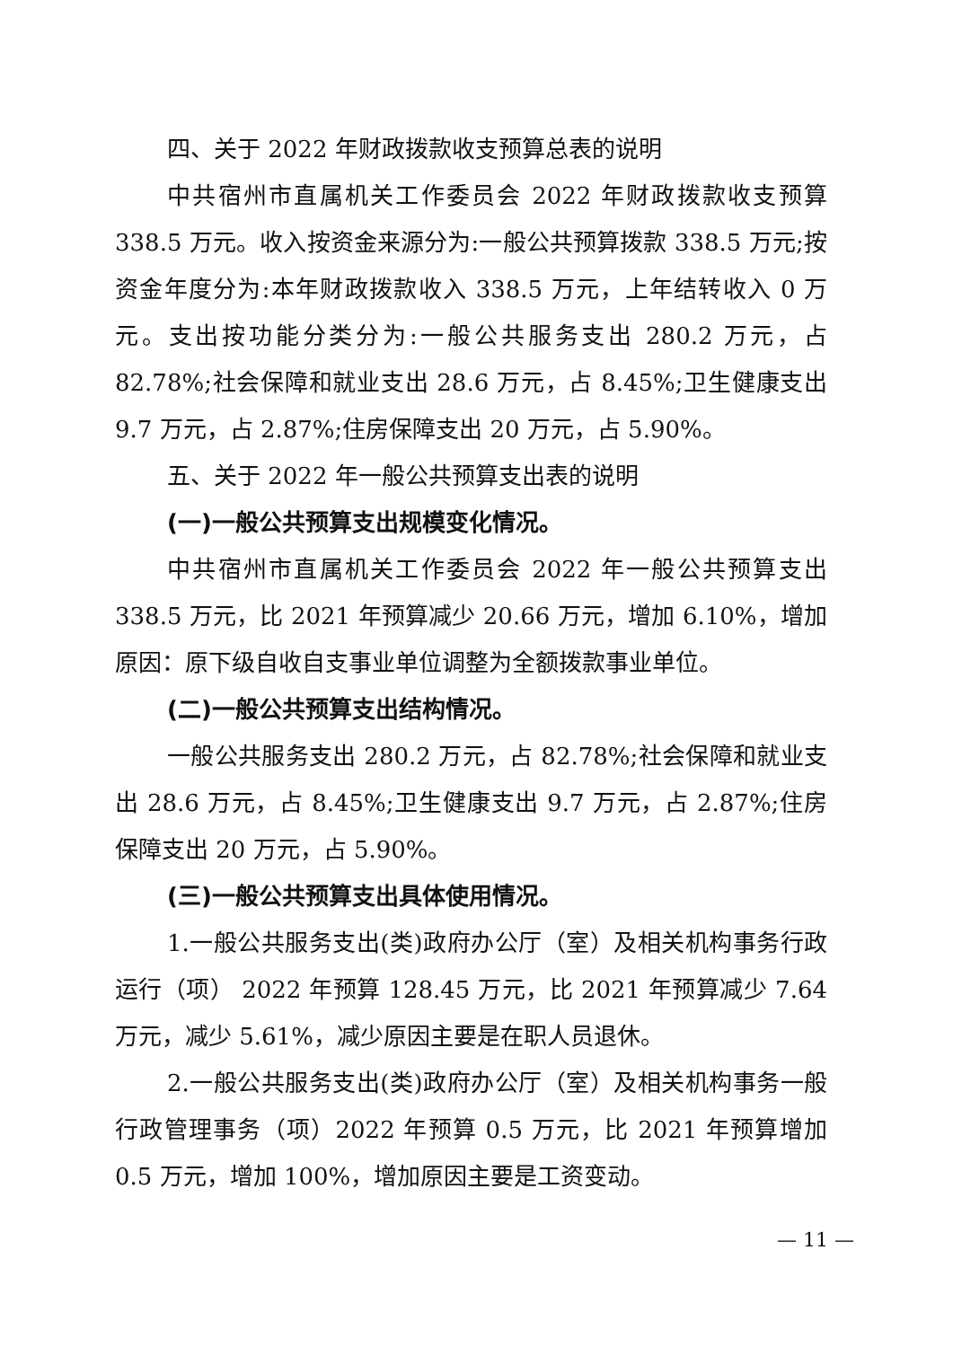四、关于 2022 年财政拨款收支预算总表的说明
中共宿州市直属机关工作委员会 2022 年财政拨款收支预算 338.5 万元。收入按资金来源分为:一般公共预算拨款 338.5 万元;按资金年度分为:本年财政拨款收入 338.5 万元，上年结转收入 0 万元。支出按功能分类分为:一般公共服务支出 280.2 万元，占 82.78%;社会保障和就业支出 28.6 万元，占 8.45%;卫生健康支出 9.7 万元，占 2.87%;住房保障支出 20 万元，占 5.90%。
五、关于 2022 年一般公共预算支出表的说明
(一)一般公共预算支出规模变化情况。
中共宿州市直属机关工作委员会 2022 年一般公共预算支出 338.5 万元，比 2021 年预算减少 20.66 万元，增加 6.10%，增加原因：原下级自收自支事业单位调整为全额拨款事业单位。
(二)一般公共预算支出结构情况。
一般公共服务支出 280.2 万元，占 82.78%;社会保障和就业支出 28.6 万元，占 8.45%;卫生健康支出 9.7 万元，占 2.87%;住房保障支出 20 万元，占 5.90%。
(三)一般公共预算支出具体使用情况。
1.一般公共服务支出(类)政府办公厅（室）及相关机构事务行政运行（项） 2022 年预算 128.45 万元，比 2021 年预算减少 7.64 万元，减少 5.61%，减少原因主要是在职人员退休。
2.一般公共服务支出(类)政府办公厅（室）及相关机构事务一般行政管理事务（项）2022 年预算 0.5 万元，比 2021 年预算增加 0.5 万元，增加 100%，增加原因主要是工资变动。
— 11 —